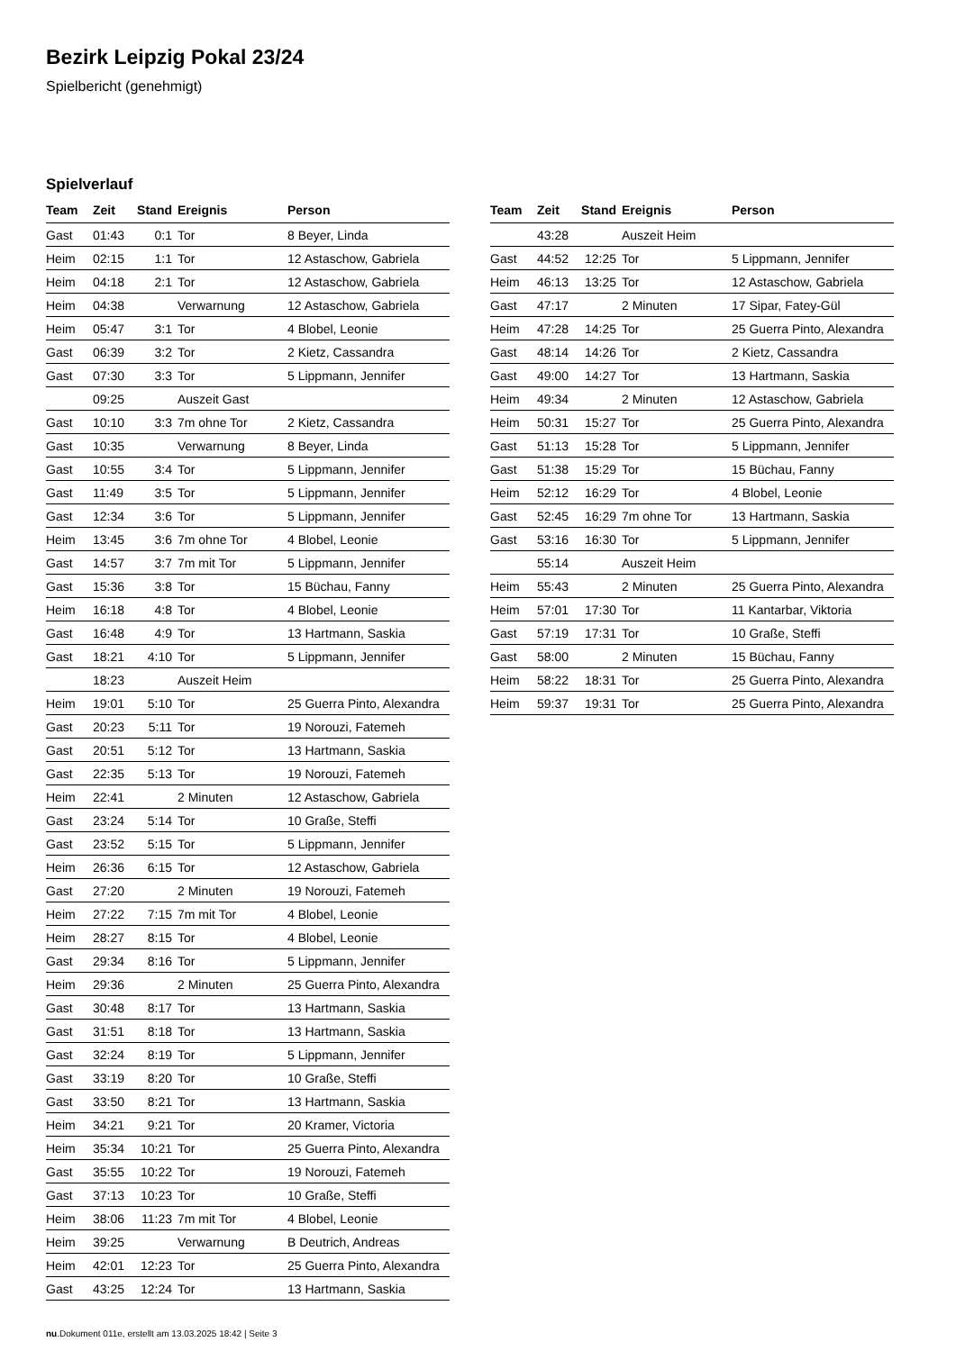Bezirk Leipzig Pokal 23/24
Spielbericht (genehmigt)
Spielverlauf
| Team | Zeit | Stand | Ereignis | Person |
| --- | --- | --- | --- | --- |
| Gast | 01:43 | 0:1 | Tor | 8 Beyer, Linda |
| Heim | 02:15 | 1:1 | Tor | 12 Astaschow, Gabriela |
| Heim | 04:18 | 2:1 | Tor | 12 Astaschow, Gabriela |
| Heim | 04:38 | | Verwarnung | 12 Astaschow, Gabriela |
| Heim | 05:47 | 3:1 | Tor | 4 Blobel, Leonie |
| Gast | 06:39 | 3:2 | Tor | 2 Kietz, Cassandra |
| Gast | 07:30 | 3:3 | Tor | 5 Lippmann, Jennifer |
| | 09:25 | | Auszeit Gast | |
| Gast | 10:10 | 3:3 | 7m ohne Tor | 2 Kietz, Cassandra |
| Gast | 10:35 | | Verwarnung | 8 Beyer, Linda |
| Gast | 10:55 | 3:4 | Tor | 5 Lippmann, Jennifer |
| Gast | 11:49 | 3:5 | Tor | 5 Lippmann, Jennifer |
| Gast | 12:34 | 3:6 | Tor | 5 Lippmann, Jennifer |
| Heim | 13:45 | 3:6 | 7m ohne Tor | 4 Blobel, Leonie |
| Gast | 14:57 | 3:7 | 7m mit Tor | 5 Lippmann, Jennifer |
| Gast | 15:36 | 3:8 | Tor | 15 Büchau, Fanny |
| Heim | 16:18 | 4:8 | Tor | 4 Blobel, Leonie |
| Gast | 16:48 | 4:9 | Tor | 13 Hartmann, Saskia |
| Gast | 18:21 | 4:10 | Tor | 5 Lippmann, Jennifer |
| | 18:23 | | Auszeit Heim | |
| Heim | 19:01 | 5:10 | Tor | 25 Guerra Pinto, Alexandra |
| Gast | 20:23 | 5:11 | Tor | 19 Norouzi, Fatemeh |
| Gast | 20:51 | 5:12 | Tor | 13 Hartmann, Saskia |
| Gast | 22:35 | 5:13 | Tor | 19 Norouzi, Fatemeh |
| Heim | 22:41 | | 2 Minuten | 12 Astaschow, Gabriela |
| Gast | 23:24 | 5:14 | Tor | 10 Graße, Steffi |
| Gast | 23:52 | 5:15 | Tor | 5 Lippmann, Jennifer |
| Heim | 26:36 | 6:15 | Tor | 12 Astaschow, Gabriela |
| Gast | 27:20 | | 2 Minuten | 19 Norouzi, Fatemeh |
| Heim | 27:22 | 7:15 | 7m mit Tor | 4 Blobel, Leonie |
| Heim | 28:27 | 8:15 | Tor | 4 Blobel, Leonie |
| Gast | 29:34 | 8:16 | Tor | 5 Lippmann, Jennifer |
| Heim | 29:36 | | 2 Minuten | 25 Guerra Pinto, Alexandra |
| Gast | 30:48 | 8:17 | Tor | 13 Hartmann, Saskia |
| Gast | 31:51 | 8:18 | Tor | 13 Hartmann, Saskia |
| Gast | 32:24 | 8:19 | Tor | 5 Lippmann, Jennifer |
| Gast | 33:19 | 8:20 | Tor | 10 Graße, Steffi |
| Gast | 33:50 | 8:21 | Tor | 13 Hartmann, Saskia |
| Heim | 34:21 | 9:21 | Tor | 20 Kramer, Victoria |
| Heim | 35:34 | 10:21 | Tor | 25 Guerra Pinto, Alexandra |
| Gast | 35:55 | 10:22 | Tor | 19 Norouzi, Fatemeh |
| Gast | 37:13 | 10:23 | Tor | 10 Graße, Steffi |
| Heim | 38:06 | 11:23 | 7m mit Tor | 4 Blobel, Leonie |
| Heim | 39:25 | | Verwarnung | B Deutrich, Andreas |
| Heim | 42:01 | 12:23 | Tor | 25 Guerra Pinto, Alexandra |
| Gast | 43:25 | 12:24 | Tor | 13 Hartmann, Saskia |
| Team | Zeit | Stand | Ereignis | Person |
| --- | --- | --- | --- | --- |
| | 43:28 | | Auszeit Heim | |
| Gast | 44:52 | 12:25 | Tor | 5 Lippmann, Jennifer |
| Heim | 46:13 | 13:25 | Tor | 12 Astaschow, Gabriela |
| Gast | 47:17 | | 2 Minuten | 17 Sipar, Fatey-Gül |
| Heim | 47:28 | 14:25 | Tor | 25 Guerra Pinto, Alexandra |
| Gast | 48:14 | 14:26 | Tor | 2 Kietz, Cassandra |
| Gast | 49:00 | 14:27 | Tor | 13 Hartmann, Saskia |
| Heim | 49:34 | | 2 Minuten | 12 Astaschow, Gabriela |
| Heim | 50:31 | 15:27 | Tor | 25 Guerra Pinto, Alexandra |
| Gast | 51:13 | 15:28 | Tor | 5 Lippmann, Jennifer |
| Gast | 51:38 | 15:29 | Tor | 15 Büchau, Fanny |
| Heim | 52:12 | 16:29 | Tor | 4 Blobel, Leonie |
| Gast | 52:45 | 16:29 | 7m ohne Tor | 13 Hartmann, Saskia |
| Gast | 53:16 | 16:30 | Tor | 5 Lippmann, Jennifer |
| | 55:14 | | Auszeit Heim | |
| Heim | 55:43 | | 2 Minuten | 25 Guerra Pinto, Alexandra |
| Heim | 57:01 | 17:30 | Tor | 11 Kantarbar, Viktoria |
| Gast | 57:19 | 17:31 | Tor | 10 Graße, Steffi |
| Gast | 58:00 | | 2 Minuten | 15 Büchau, Fanny |
| Heim | 58:22 | 18:31 | Tor | 25 Guerra Pinto, Alexandra |
| Heim | 59:37 | 19:31 | Tor | 25 Guerra Pinto, Alexandra |
nu.Dokument 011e, erstellt am 13.03.2025 18:42 | Seite 3